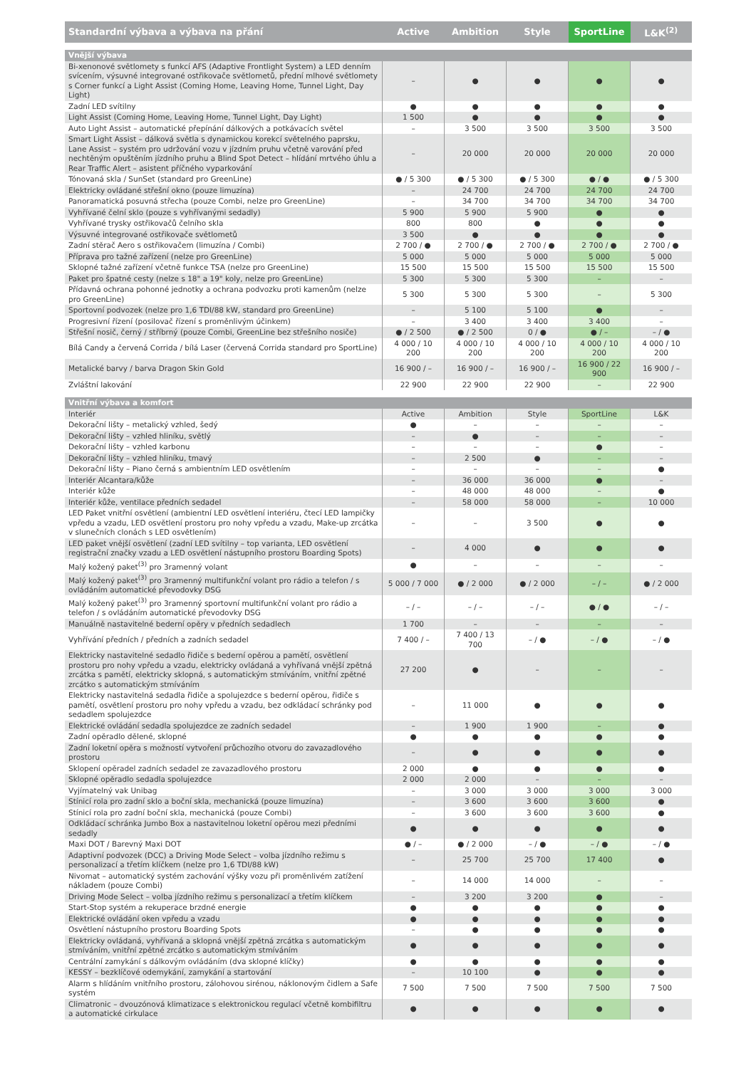| Standardní výbava a výbava na přání | Active | Ambition | Style | SportLine | L&K<sup>(2)</sup> |
| --- | --- | --- | --- | --- | --- |
| Vnější výbava | | | | | |
| Bi-xenonové světlomety s funkcí AFS (Adaptive Frontlight System) a LED denním svícením, výsuvné integrované ostřikovače světlometů, přední mlhové světlomety s Corner funkcí a Light Assist (Coming Home, Leaving Home, Tunnel Light, Day Light) | – | ● | ● | ● | ● |
| Zadní LED svítilny | ● | ● | ● | ● | ● |
| Light Assist (Coming Home, Leaving Home, Tunnel Light, Day Light) | 1 500 | ● | ● | ● | ● |
| Auto Light Assist – automatické přepínání dálkových a potkávacích světel | – | 3 500 | 3 500 | 3 500 | 3 500 |
| Smart Light Assist – dálková světla s dynamickou korekcí světelného paprsku, Lane Assist – systém pro udržování vozu v jízdním pruhu včetně varování před nechtěným opuštěním jízdního pruhu a Blind Spot Detect – hlídání mrtvého úhlu a Rear Traffic Alert – asistent příčného vyparkování | – | 20 000 | 20 000 | 20 000 | 20 000 |
| Tónovaná skla / SunSet (standard pro GreenLine) | ● / 5 300 | ● / 5 300 | ● / 5 300 | ● / ● | ● / 5 300 |
| Elektricky ovládané střešní okno (pouze limuzína) | – | 24 700 | 24 700 | 24 700 | 24 700 |
| Panoramatická posuvná střecha (pouze Combi, nelze pro GreenLine) | – | 34 700 | 34 700 | 34 700 | 34 700 |
| Vyhřívané čelní sklo (pouze s vyhřívanými sedadly) | 5 900 | 5 900 | 5 900 | ● | ● |
| Vyhřívané trysky ostřikovačů čelního skla | 800 | 800 | ● | ● | ● |
| Výsuvné integrované ostřikovače světlometů | 3 500 | ● | ● | ● | ● |
| Zadní stěrač Aero s ostřikovačem (limuzína / Combi) | 2 700 / ● | 2 700 / ● | 2 700 / ● | 2 700 / ● | 2 700 / ● |
| Příprava pro tažné zařízení (nelze pro GreenLine) | 5 000 | 5 000 | 5 000 | 5 000 | 5 000 |
| Sklopné tažné zařízení včetně funkce TSA (nelze pro GreenLine) | 15 500 | 15 500 | 15 500 | 15 500 | 15 500 |
| Paket pro špatné cesty (nelze s 18" a 19" koly, nelze pro GreenLine) | 5 300 | 5 300 | 5 300 | – | – |
| Přídavná ochrana pohonné jednotky a ochrana podvozku proti kamenům (nelze pro GreenLine) | 5 300 | 5 300 | 5 300 | – | 5 300 |
| Sportovní podvozek (nelze pro 1,6 TDI/88 kW, standard pro GreenLine) | – | 5 100 | 5 100 | ● | – |
| Progresivní řízení (posilovač řízení s proměnlivým účinkem) | – | 3 400 | 3 400 | 3 400 | – |
| Střešní nosič, černý / stříbrný (pouze Combi, GreenLine bez střešního nosiče) | ● / 2 500 | ● / 2 500 | 0 / ● | ● / – | – / ● |
| Bílá Candy a červená Corrida / bílá Laser (červená Corrida standard pro SportLine) | 4 000 / 10 200 | 4 000 / 10 200 | 4 000 / 10 200 | 4 000 / 10 200 | 4 000 / 10 200 |
| Metalické barvy / barva Dragon Skin Gold | 16 900 / – | 16 900 / – | 16 900 / – | 16 900 / 22 900 | 16 900 / – |
| Zvláštní lakování | 22 900 | 22 900 | 22 900 | – | 22 900 |
| Vnitřní výbava a komfort | | | | | |
| Interiér | Active | Ambition | Style | SportLine | L&K |
| Dekorační lišty – metalický vzhled, šedý | ● | – | – | – | – |
| Dekorační lišty – vzhled hliníku, světlý | – | ● | – | – | – |
| Dekorační lišty – vzhled karbonu | – | – | – | ● | – |
| Dekorační lišty – vzhled hliníku, tmavý | – | 2 500 | ● | – | – |
| Dekorační lišty – Piano černá s ambientním LED osvětlením | – | – | – | – | ● |
| Interiér Alcantara/kůže | – | 36 000 | 36 000 | ● | – |
| Interiér kůže | – | 48 000 | 48 000 | – | ● |
| Interiér kůže, ventilace předních sedadel | – | 58 000 | 58 000 | – | 10 000 |
| LED Paket vnitřní osvětlení (ambientní LED osvětlení interiéru, čtecí LED lampičky vpředu a vzadu, LED osvětlení prostoru pro nohy vpředu a vzadu, Make-up zrcátka v slunečních clonách s LED osvětlením) | – | – | 3 500 | ● | ● |
| LED paket vnější osvětlení (zadní LED svítilny – top varianta, LED osvětlení registrační značky vzadu a LED osvětlení nástupního prostoru Boarding Spots) | – | 4 000 | ● | ● | ● |
| Malý kožený paket<sup>(3)</sup> pro 3ramenný volant | ● | – | – | – | – |
| Malý kožený paket<sup>(3)</sup> pro 3ramenný multifunkční volant pro rádio a telefon / s ovládáním automatické převodovky DSG | 5 000 / 7 000 | ● / 2 000 | ● / 2 000 | – / – | ● / 2 000 |
| Malý kožený paket<sup>(3)</sup> pro 3ramenný sportovní multifunkční volant pro rádio a telefon / s ovládáním automatické převodovky DSG | – / – | – / – | – / – | ● / ● | – / – |
| Manuálně nastavitelné bederní opěry v předních sedadlech | 1 700 | – | – | – | – |
| Vyhřívání předních / předních a zadních sedadel | 7 400 / – | 7 400 / 13 700 | – / ● | – / ● | – / ● |
| Elektricky nastavitelné sedadlo řidiče s bederní opěrou a pamětí, osvětlení prostoru pro nohy vpředu a vzadu, elektricky ovládaná a vyhřívaná vnější zpětná zrcátka s pamětí, elektricky sklopná, s automatickým stmíváním, vnitřní zpětné zrcátko s automatickým stmíváním | 27 200 | ● | – | – | – |
| Elektricky nastavitelná sedadla řidiče a spolujezdce s bederní opěrou, řidiče s pamětí, osvětlení prostoru pro nohy vpředu a vzadu, bez odkládací schránky pod sedadlem spolujezdce | – | 11 000 | ● | ● | ● |
| Elektrické ovládání sedadla spolujezdce ze zadních sedadel | – | 1 900 | 1 900 | – | ● |
| Zadní opěradlo dělené, sklopné | ● | ● | ● | ● | ● |
| Zadní loketní opěra s možností vytvoření průchozího otvoru do zavazadlového prostoru | – | ● | ● | ● | ● |
| Sklopení opěradel zadních sedadel ze zavazadlového prostoru | 2 000 | ● | ● | ● | ● |
| Sklopné opěradlo sedadla spolujezdce | 2 000 | 2 000 | – | – | – |
| Vyjímatelný vak Unibag | – | 3 000 | 3 000 | 3 000 | 3 000 |
| Stínicí rola pro zadní sklo a boční skla, mechanická (pouze limuzína) | – | 3 600 | 3 600 | 3 600 | ● |
| Stínicí rola pro zadní boční skla, mechanická (pouze Combi) | – | 3 600 | 3 600 | 3 600 | ● |
| Odkládací schránka Jumbo Box a nastavitelnou loketní opěrou mezi předními sedadly | ● | ● | ● | ● | ● |
| Maxi DOT / Barevný Maxi DOT | ● / – | ● / 2 000 | – / ● | – / ● | – / ● |
| Adaptivní podvozek (DCC) a Driving Mode Select – volba jízdního režimu s personalizací a třetím klíčkem (nelze pro 1,6 TDI/88 kW) | – | 25 700 | 25 700 | 17 400 | ● |
| Nivomat – automatický systém zachování výšky vozu při proměnlivém zatížení nákladem (pouze Combi) | – | 14 000 | 14 000 | – | – |
| Driving Mode Select – volba jízdního režimu s personalizací a třetím klíčkem | – | 3 200 | 3 200 | ● | – |
| Start-Stop systém a rekuperace brzdné energie | ● | ● | ● | ● | ● |
| Elektrické ovládání oken vpředu a vzadu | ● | ● | ● | ● | ● |
| Osvětlení nástupního prostoru Boarding Spots | – | ● | ● | ● | ● |
| Elektricky ovládaná, vyhřívaná a sklopná vnější zpětná zrcátka s automatickým stmíváním, vnitřní zpětné zrcátko s automatickým stmíváním | ● | ● | ● | ● | ● |
| Centrální zamykání s dálkovým ovládáním (dva sklopné klíčky) | ● | ● | ● | ● | ● |
| KESSY – bezklíčové odemykání, zamykání a startování | – | 10 100 | ● | ● | ● |
| Alarm s hlídáním vnitřního prostoru, zálohovou sirénou, náklonovým čidlem a Safe systém | 7 500 | 7 500 | 7 500 | 7 500 | 7 500 |
| Climatronic – dvouzónová klimatizace s elektronickou regulací včetně kombifiltru a automatické cirkulace | ● | ● | ● | ● | ● |